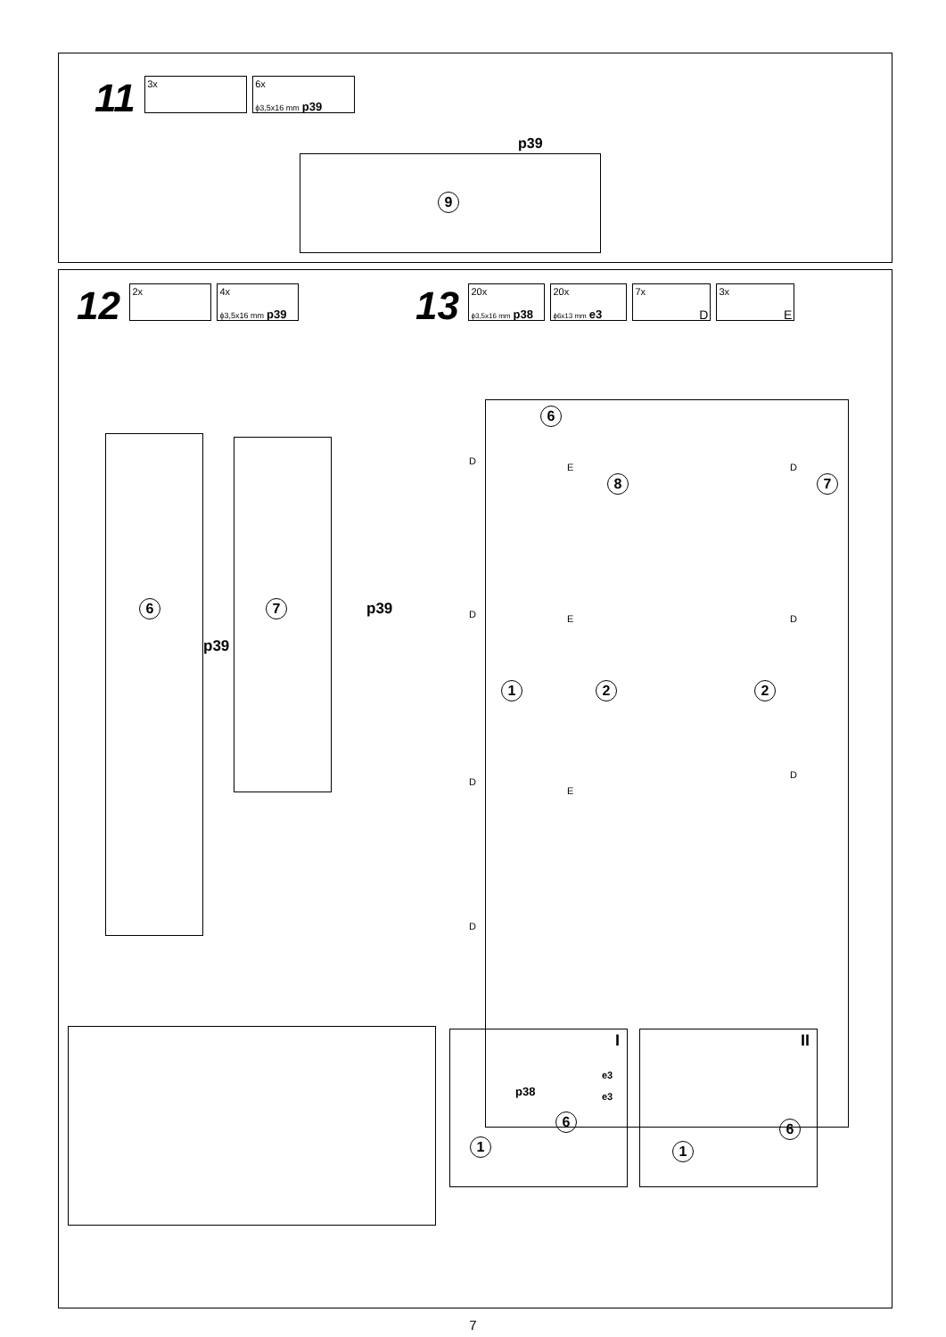11 3x 6x
ϕ3,5x16 mm p39
9
p39
12 2x 4x
ϕ3,5x16 mm p39
13 20x
ϕ3,5x16 mm p38 20x
ϕ6x13 mm e3 7x
D 3x
E
6 7 p39
p39
1
6
2
8
2
7
D
E D
D E D
D
E
D
D
I
p38
e3
e3
1
6
II
1
6
7